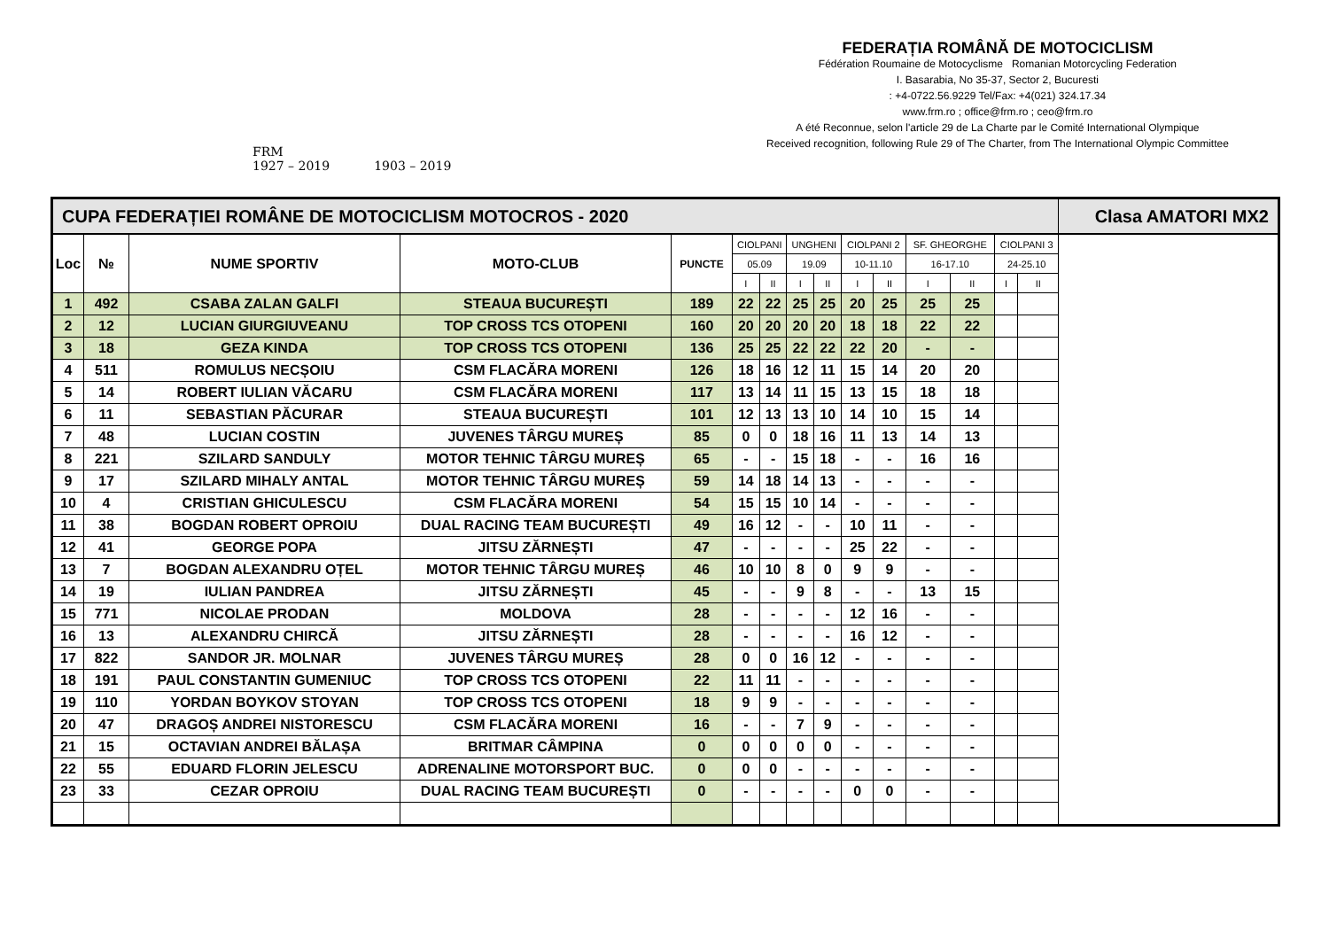FRM
1927 – 2019
1903 – 2019
FEDERAȚIA ROMÂNĂ DE MOTOCICLISM
Fédération Roumaine de Motocyclisme Romanian Motorcycling Federation
I. Basarabia, No 35-37, Sector 2, Bucuresti
: +4-0722.56.9229 Tel/Fax: +4(021) 324.17.34
www.frm.ro ; office@frm.ro ; ceo@frm.ro
A été Reconnue, selon l'article 29 de La Charte par le Comité International Olympique
Received recognition, following Rule 29 of The Charter, from The International Olympic Committee
| CUPA FEDERAȚIEI ROMÂNE DE MOTOCICLISM MOTOCROS - 2020 | | | | | | | | | | | | | | | Clasa AMATORI MX2 |
| Loc | № | NUME SPORTIV | MOTO-CLUB | PUNCTE | CIOLPANI | | UNGHENI | | CIOLPANI 2 | | SF. GHEORGHE | | CIOLPANI 3 | | |
| | | | | | 05.09 | | 19.09 | | 10-11.10 | | 16-17.10 | | 24-25.10 | | |
| | | | | | I | II | I | II | I | II | I | II | I | II | |
| 1 | 492 | CSABA ZALAN GALFI | STEAUA BUCUREȘTI | 189 | 22 | 22 | 25 | 25 | 20 | 25 | 25 | 25 | | | |
| 2 | 12 | LUCIAN GIURGIUVEANU | TOP CROSS TCS OTOPENI | 160 | 20 | 20 | 20 | 20 | 18 | 18 | 22 | 22 | | | |
| 3 | 18 | GEZA KINDA | TOP CROSS TCS OTOPENI | 136 | 25 | 25 | 22 | 22 | 22 | 20 | - | - | | | |
| 4 | 511 | ROMULUS NECȘOIU | CSM FLACĂRA MORENI | 126 | 18 | 16 | 12 | 11 | 15 | 14 | 20 | 20 | | | |
| 5 | 14 | ROBERT IULIAN VĂCARU | CSM FLACĂRA MORENI | 117 | 13 | 14 | 11 | 15 | 13 | 15 | 18 | 18 | | | |
| 6 | 11 | SEBASTIAN PĂCURAR | STEAUA BUCUREȘTI | 101 | 12 | 13 | 13 | 10 | 14 | 10 | 15 | 14 | | | |
| 7 | 48 | LUCIAN COSTIN | JUVENES TÂRGU MUREȘ | 85 | 0 | 0 | 18 | 16 | 11 | 13 | 14 | 13 | | | |
| 8 | 221 | SZILARD SANDULY | MOTOR TEHNIC TÂRGU MUREȘ | 65 | - | - | 15 | 18 | - | - | 16 | 16 | | | |
| 9 | 17 | SZILARD MIHALY ANTAL | MOTOR TEHNIC TÂRGU MUREȘ | 59 | 14 | 18 | 14 | 13 | - | - | - | - | | | |
| 10 | 4 | CRISTIAN GHICULESCU | CSM FLACĂRA MORENI | 54 | 15 | 15 | 10 | 14 | - | - | - | - | | | |
| 11 | 38 | BOGDAN ROBERT OPROIU | DUAL RACING TEAM BUCUREȘTI | 49 | 16 | 12 | - | - | 10 | 11 | - | - | | | |
| 12 | 41 | GEORGE POPA | JITSU ZĂRNEȘTI | 47 | - | - | - | - | 25 | 22 | - | - | | | |
| 13 | 7 | BOGDAN ALEXANDRU OȚEL | MOTOR TEHNIC TÂRGU MUREȘ | 46 | 10 | 10 | 8 | 0 | 9 | 9 | - | - | | | |
| 14 | 19 | IULIAN PANDREA | JITSU ZĂRNEȘTI | 45 | - | - | 9 | 8 | - | - | 13 | 15 | | | |
| 15 | 771 | NICOLAE PRODAN | MOLDOVA | 28 | - | - | - | - | 12 | 16 | - | - | | | |
| 16 | 13 | ALEXANDRU CHIRCĂ | JITSU ZĂRNEȘTI | 28 | - | - | - | - | 16 | 12 | - | - | | | |
| 17 | 822 | SANDOR JR. MOLNAR | JUVENES TÂRGU MUREȘ | 28 | 0 | 0 | 16 | 12 | - | - | - | - | | | |
| 18 | 191 | PAUL CONSTANTIN GUMENIUC | TOP CROSS TCS OTOPENI | 22 | 11 | 11 | - | - | - | - | - | - | | | |
| 19 | 110 | YORDAN BOYKOV STOYAN | TOP CROSS TCS OTOPENI | 18 | 9 | 9 | - | - | - | - | - | - | | | |
| 20 | 47 | DRAGOȘ ANDREI NISTORESCU | CSM FLACĂRA MORENI | 16 | - | - | 7 | 9 | - | - | - | - | | | |
| 21 | 15 | OCTAVIAN ANDREI BĂLAȘA | BRITMAR CÂMPINA | 0 | 0 | 0 | 0 | 0 | - | - | - | - | | | |
| 22 | 55 | EDUARD FLORIN JELESCU | ADRENALINE MOTORSPORT BUC. | 0 | 0 | 0 | - | - | - | - | - | - | | | |
| 23 | 33 | CEZAR OPROIU | DUAL RACING TEAM BUCUREȘTI | 0 | - | - | - | - | 0 | 0 | - | - | | | |